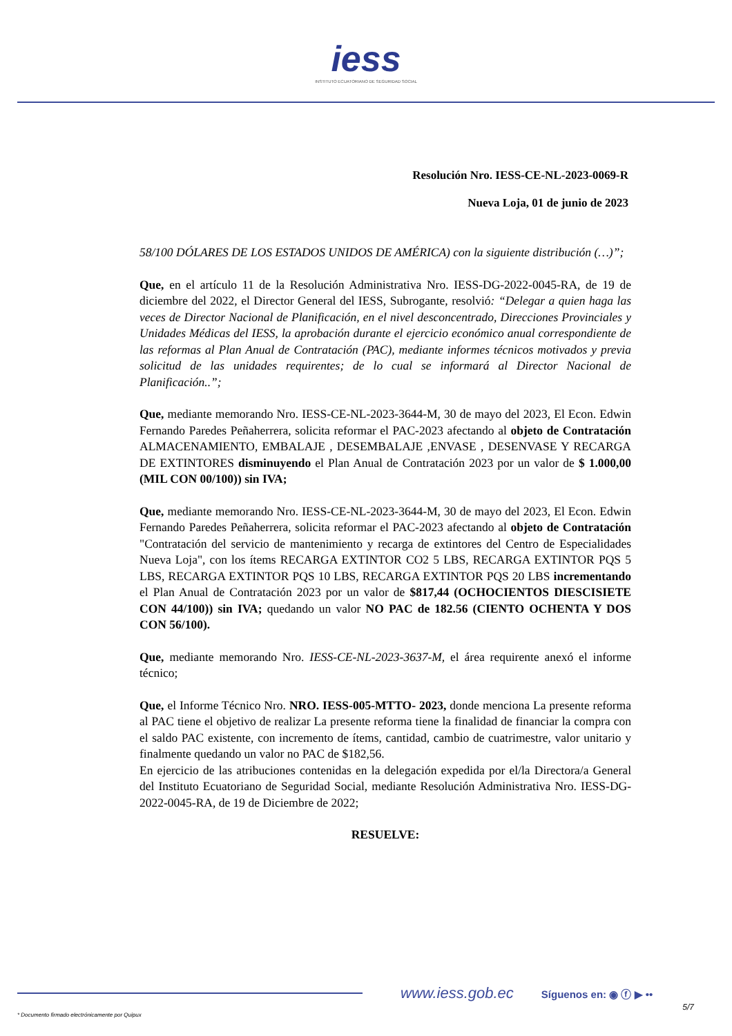iess
INSTITUTO ECUATORIANO DE SEGURIDAD SOCIAL
Resolución Nro. IESS-CE-NL-2023-0069-R
Nueva Loja, 01 de junio de 2023
58/100 DÓLARES DE LOS ESTADOS UNIDOS DE AMÉRICA) con la siguiente distribución (…)”;
Que, en el artículo 11 de la Resolución Administrativa Nro. IESS-DG-2022-0045-RA, de 19 de diciembre del 2022, el Director General del IESS, Subrogante, resolvió: “Delegar a quien haga las veces de Director Nacional de Planificación, en el nivel desconcentrado, Direcciones Provinciales y Unidades Médicas del IESS, la aprobación durante el ejercicio económico anual correspondiente de las reformas al Plan Anual de Contratación (PAC), mediante informes técnicos motivados y previa solicitud de las unidades requirentes; de lo cual se informará al Director Nacional de Planificación..”;
Que, mediante memorando Nro. IESS-CE-NL-2023-3644-M, 30 de mayo del 2023, El Econ. Edwin Fernando Paredes Peñaherrera, solicita reformar el PAC-2023 afectando al objeto de Contratación ALMACENAMIENTO, EMBALAJE , DESEMBALAJE ,ENVASE , DESENVASE Y RECARGA DE EXTINTORES disminuyendo el Plan Anual de Contratación 2023 por un valor de $ 1.000,00 (MIL CON 00/100)) sin IVA;
Que, mediante memorando Nro. IESS-CE-NL-2023-3644-M, 30 de mayo del 2023, El Econ. Edwin Fernando Paredes Peñaherrera, solicita reformar el PAC-2023 afectando al objeto de Contratación "Contratación del servicio de mantenimiento y recarga de extintores del Centro de Especialidades Nueva Loja", con los ítems RECARGA EXTINTOR CO2 5 LBS, RECARGA EXTINTOR PQS 5 LBS, RECARGA EXTINTOR PQS 10 LBS, RECARGA EXTINTOR PQS 20 LBS incrementando el Plan Anual de Contratación 2023 por un valor de $817,44 (OCHOCIENTOS DIESCISIETE CON 44/100)) sin IVA; quedando un valor NO PAC de 182.56 (CIENTO OCHENTA Y DOS CON 56/100).
Que, mediante memorando Nro. IESS-CE-NL-2023-3637-M, el área requirente anexó el informe técnico;
Que, el Informe Técnico Nro. NRO. IESS-005-MTTO- 2023, donde menciona La presente reforma al PAC tiene el objetivo de realizar La presente reforma tiene la finalidad de financiar la compra con el saldo PAC existente, con incremento de ítems, cantidad, cambio de cuatrimestre, valor unitario y finalmente quedando un valor no PAC de $182,56.
En ejercicio de las atribuciones contenidas en la delegación expedida por el/la Directora/a General del Instituto Ecuatoriano de Seguridad Social, mediante Resolución Administrativa Nro. IESS-DG-2022-0045-RA, de 19 de Diciembre de 2022;
RESUELVE:
www.iess.gob.ec Síguenos en: ◉ ⓕ ▶ ••
5/7
* Documento firmado electrónicamente por Quipux